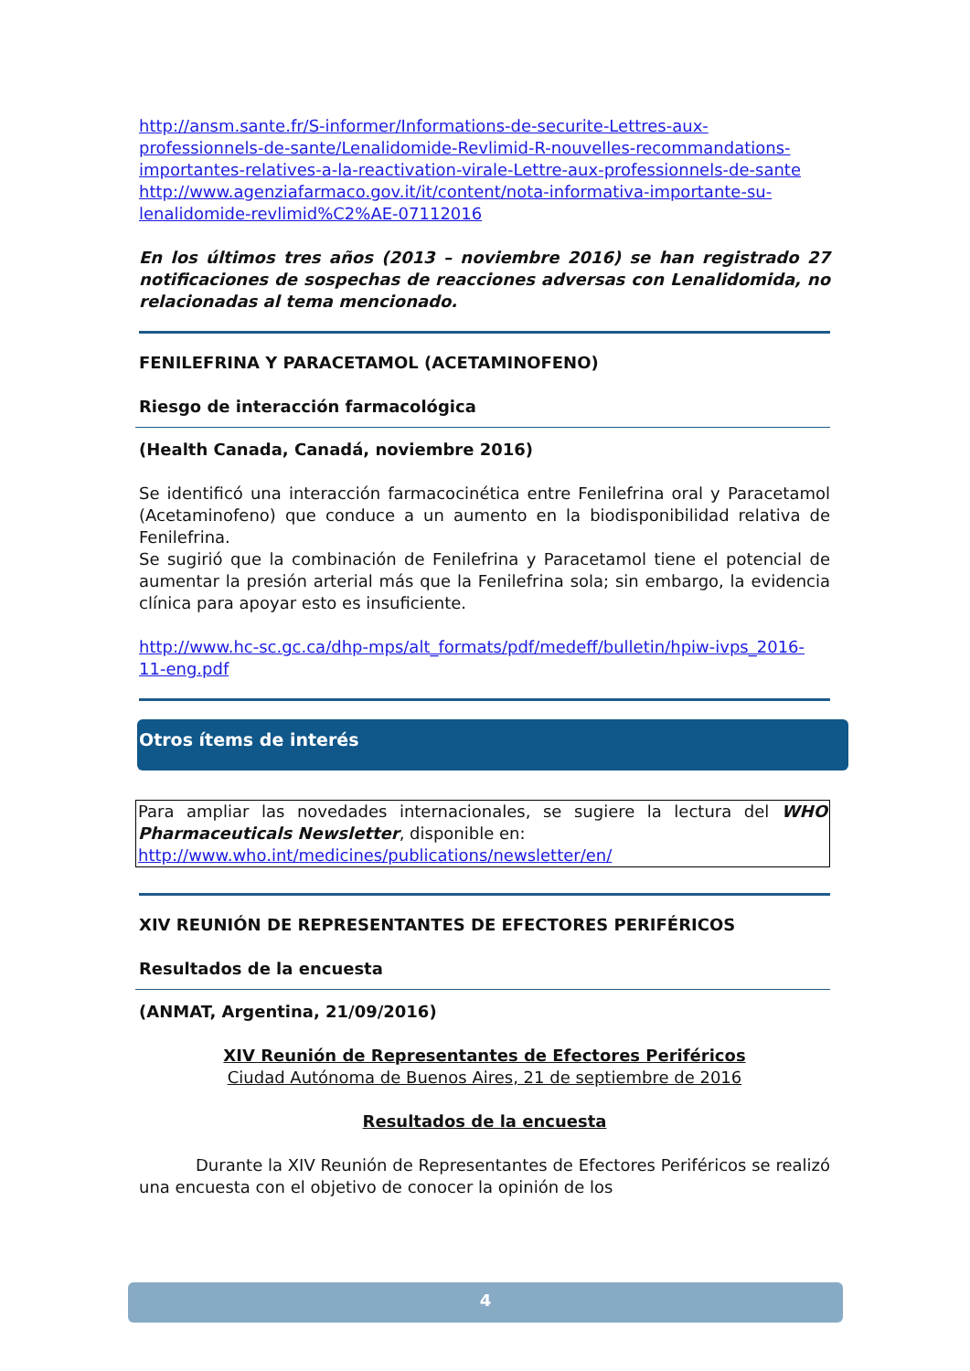http://ansm.sante.fr/S-informer/Informations-de-securite-Lettres-aux-professionnels-de-sante/Lenalidomide-Revlimid-R-nouvelles-recommandations-importantes-relatives-a-la-reactivation-virale-Lettre-aux-professionnels-de-sante
http://www.agenziafarmaco.gov.it/it/content/nota-informativa-importante-su-lenalidomide-revlimid%C2%AE-07112016
En los últimos tres años (2013 – noviembre 2016) se han registrado 27 notificaciones de sospechas de reacciones adversas con Lenalidomida, no relacionadas al tema mencionado.
FENILEFRINA Y PARACETAMOL (ACETAMINOFENO)
Riesgo de interacción farmacológica
(Health Canada, Canadá, noviembre 2016)
Se identificó una interacción farmacocinética entre Fenilefrina oral y Paracetamol (Acetaminofeno) que conduce a un aumento en la biodisponibilidad relativa de Fenilefrina.
Se sugirió que la combinación de Fenilefrina y Paracetamol tiene el potencial de aumentar la presión arterial más que la Fenilefrina sola; sin embargo, la evidencia clínica para apoyar esto es insuficiente.
http://www.hc-sc.gc.ca/dhp-mps/alt_formats/pdf/medeff/bulletin/hpiw-ivps_2016-11-eng.pdf
Otros ítems de interés
Para ampliar las novedades internacionales, se sugiere la lectura del WHO Pharmaceuticals Newsletter, disponible en:
http://www.who.int/medicines/publications/newsletter/en/
XIV REUNIÓN DE REPRESENTANTES DE EFECTORES PERIFÉRICOS
Resultados de la encuesta
(ANMAT, Argentina, 21/09/2016)
XIV Reunión de Representantes de Efectores Periféricos
Ciudad Autónoma de Buenos Aires, 21 de septiembre de 2016
Resultados de la encuesta
Durante la XIV Reunión de Representantes de Efectores Periféricos se realizó una encuesta con el objetivo de conocer la opinión de los
4